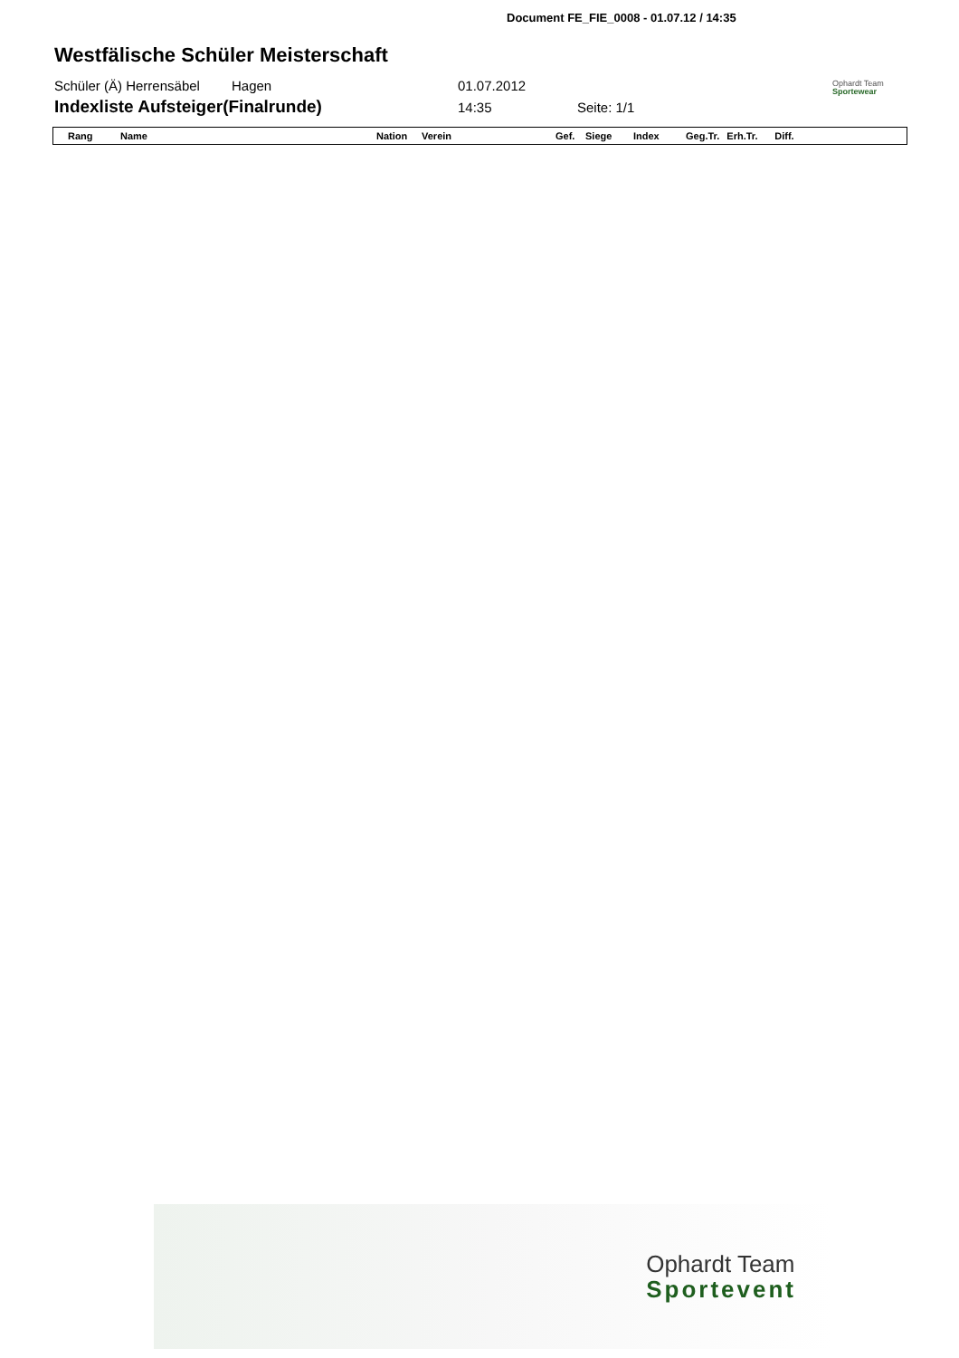Document FE_FIE_0008 - 01.07.12 / 14:35
Ophardt Team
Sportewear
Westfälische Schüler Meisterschaft
Schüler (Ä) Herrensäbel Hagen 01.07.2012
Indexliste Aufsteiger(Finalrunde) 14:35 Seite: 1/1
| Rang | Name | Nation | Verein | Gef. | Siege | Index | Geg.Tr. | Erh.Tr. | Diff. |
| --- | --- | --- | --- | --- | --- | --- | --- | --- | --- |
Ophardt Team
Sportevent